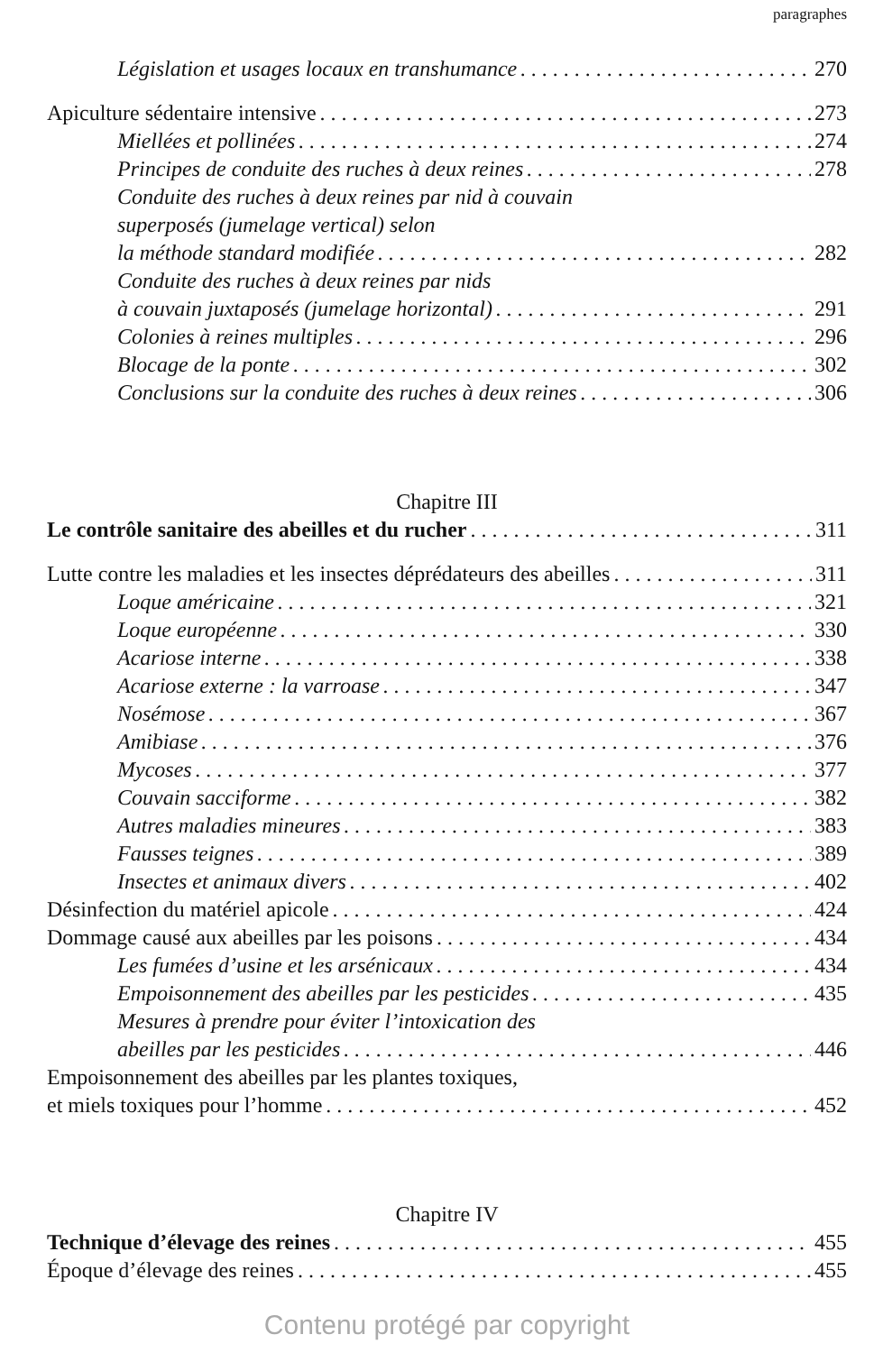paragraphes
Législation et usages locaux en transhumance 270
Apiculture sédentaire intensive 273
Miellées et pollinées 274
Principes de conduite des ruches à deux reines 278
Conduite des ruches à deux reines par nid à couvain
superposés (jumelage vertical) selon
la méthode standard modifiée 282
Conduite des ruches à deux reines par nids
à couvain juxtaposés (jumelage horizontal) 291
Colonies à reines multiples 296
Blocage de la ponte 302
Conclusions sur la conduite des ruches à deux reines 306
Chapitre III
Le contrôle sanitaire des abeilles et du rucher 311
Lutte contre les maladies et les insectes déprédateurs des abeilles 311
Loque américaine 321
Loque européenne 330
Acariose interne 338
Acariose externe : la varroase 347
Nosémose 367
Amibiase 376
Mycoses 377
Couvain sacciforme 382
Autres maladies mineures 383
Fausses teignes 389
Insectes et animaux divers 402
Désinfection du matériel apicole 424
Dommage causé aux abeilles par les poisons 434
Les fumées d’usine et les arsénicaux 434
Empoisonnement des abeilles par les pesticides 435
Mesures à prendre pour éviter l’intoxication des
abeilles par les pesticides 446
Empoisonnement des abeilles par les plantes toxiques,
et miels toxiques pour l’homme 452
Chapitre IV
Technique d’élevage des reines 455
Époque d’élevage des reines 455
Contenu protégé par copyright